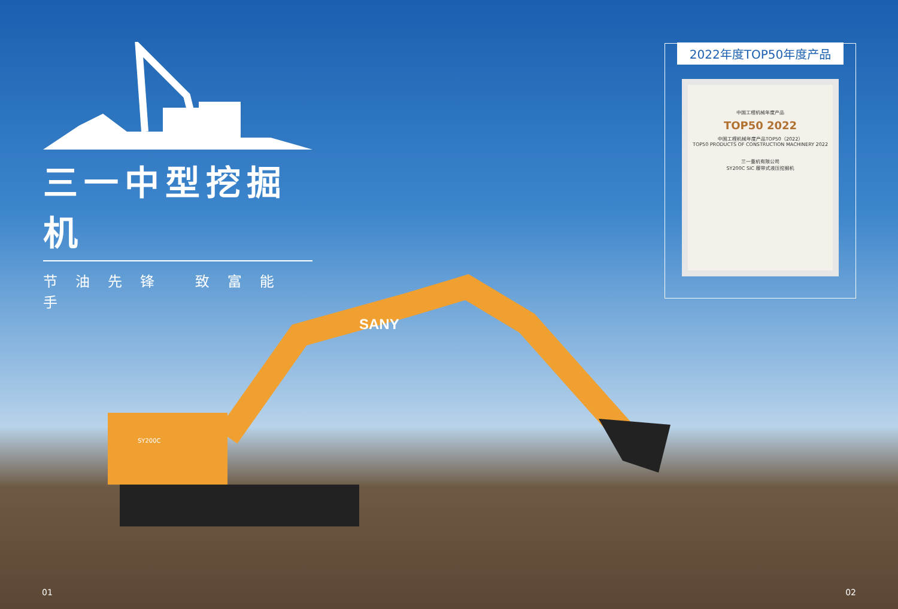三一中型挖掘机
节油先锋 致富能手
2022年度TOP50年度产品
中国工程机械年度产品
TOP50 2022
中国工程机械年度产品TOP50（2022）
TOP50 PRODUCTS OF CONSTRUCTION MACHINERY 2022
三一重机有限公司
SY200C SIC 履带式液压挖掘机
SANY
SY200C
01 02